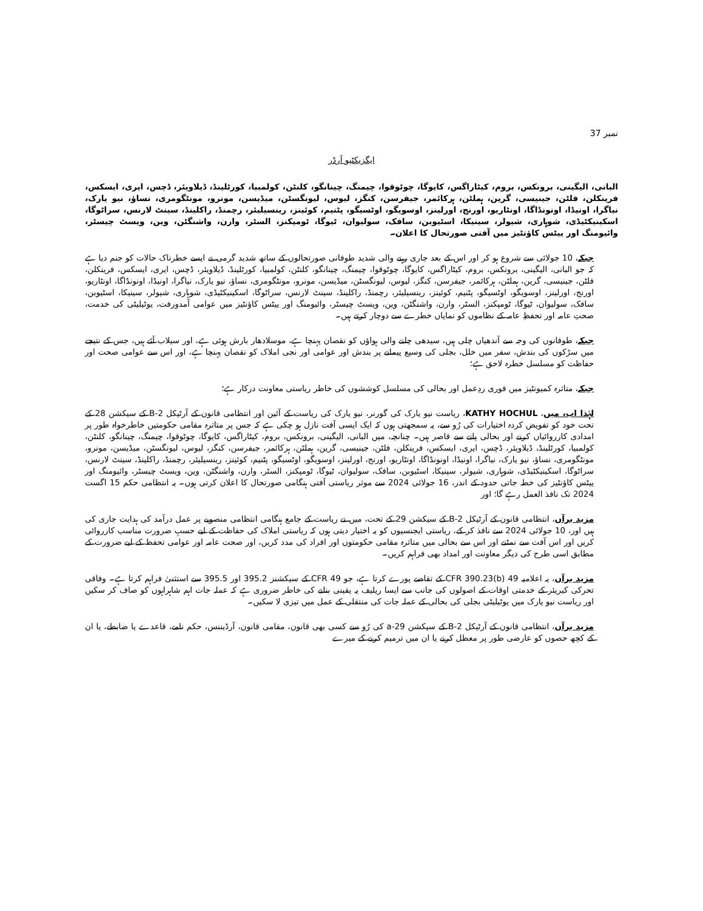نمبر 37
ایگزیکٹیو آرڈر
البانی، الیگینی، برونکس، بروم، کیٹاراگس، کایوگا، چوٹوقوا، چیمنگ، چینانگو، کلنٹن، کولمبیا، کورٹلینڈ، ڈیلاویئر، ڈچس، ایری، ایسکس، فرینکلن، فلٹن، جینیسی، گرین، ہملٹن، ہرکائمر، جیفرسن، کنگز، لیوس، لیونگسٹن، میڈیسن، مونرو، مونٹگومری، نساؤ، نیو یارک، نیاگرا، اونیڈا، اونونڈاگا، اونٹاریو، اورنج، اورلینز، اوسویگو، اوٹسیگو، پٹنیم، کوئینز، رینسیلیئر، رچمنڈ، راکلینڈ، سینٹ لارنس، سراٹوگا، اسکینیکٹیڈی، شوہاری، شیولر، سینیکا، اسٹیوبن، سافک، سولیوان، ٹیوگا، ٹومپکنز، السٹر، وارن، واشنگٹن، وین، ویسٹ چیسٹر، وائیومنگ اور ییٹس کاؤنٹیز میں آفتی صورتحال کا اعلان۔
جبکہ، 10 جولائی سے شروع ہو کر اور اس کے بعد جاری رہنے والی شدید طوفانی صورتحالوں کے ساتھ شدید گرمی نے ایسے خطرناک حالات کو جنم دیا ہے کہ جو البانی، الیگینی، برونکس، بروم، کیٹاراگس، کایوگا، چوٹوقوا، چیمنگ، چینانگو، کلنٹن، کولمبیا، کورٹلینڈ، ڈیلاویئر، ڈچس، ایری، ایسکس، فرینکلن، فلٹن، جینیسی، گرین، ہملٹن، ہرکائمر، جیفرسن، کنگز، لیوس، لیونگسٹن، میڈیسن، مونرو، مونٹگومری، نساؤ، نیو یارک، نیاگرا، اونیڈا، اونونڈاگا، اونٹاریو، اورنج، اورلینز، اوسویگو، اوٹسیگو، پٹنیم، کوئینز، رینسیلیئر، رچمنڈ، راکلینڈ، سینٹ لارنس، سراٹوگا، اسکینیکٹیڈی، شوہاری، شیولر، سینیکا، اسٹیوبن، سافک، سولیوان، ٹیوگا، ٹومپکنز، السٹر، وارن، واشنگٹن، وین، ویسٹ چیسٹر، وائیومنگ اور ییٹس کاؤنٹیز میں عوامی آمدورفت، یوٹیلیٹی کی خدمت، صحتِ عامہ اور تحفظِ عامہ کے نظاموں کو نمایاں خطرے سے دوچار کرتے ہیں۔
جبکہ، طوفانوں کی وجہ سے آندھیاں چلی ہیں، سیدھی چلنے والی ہواؤں کو نقصان پہنچا ہے، موسلادھار بارش ہوئی ہے، اور سیلاب آئے ہیں، جس کے نتیجے میں سڑکوں کی بندش، سفر میں خلل، بجلی کی وسیع پیمانے پر بندش اور عوامی اور نجی املاک کو نقصان پہنچا ہے، اور اس سے عوامی صحت اور حفاظت کو مسلسل خطرہ لاحق ہے؛
جبکہ، متاثرہ کمیونٹیز میں فوری ردِعمل اور بحالی کی مسلسل کوششوں کی خاطر ریاستی معاونت درکار ہے؛
لہٰذا اب، میں، KATHY HOCHUL، ریاست نیو یارک کی گورنر، نیو یارک کی ریاست کے آئین اور انتظامی قانون کے آرٹیکل 2-B کے سیکشن 28 کے تحت خود کو تفویض کردہ اختیارات کی رُو سے، یہ سمجھتی ہوں کہ ایک ایسی آفت نازل ہو چکی ہے کہ جس پر متاثرہ مقامی حکومتیں خاطرخواہ طور پر امدادی کارروائیاں کرنے اور بحالی پانے سے قاصر ہیں۔ چنانچہ، میں البانی، الیگینی، برونکس، بروم، کیٹاراگس، کایوگا، چوٹوقوا، چیمنگ، چینانگو، کلنٹن، کولمبیا، کورٹلینڈ، ڈیلاویئر، ڈچس، ایری، ایسکس، فرینکلن، فلٹن، جینیسی، گرین، ہملٹن، ہرکائمر، جیفرسن، کنگز، لیوس، لیونگسٹن، میڈیسن، مونرو، مونٹگومری، نساؤ، نیو یارک، نیاگرا، اونیڈا، اونونڈاگا، اونٹاریو، اورنج، اورلینز، اوسویگو، اوٹسیگو، پٹنیم، کوئینز، رینسیلیئر، رچمنڈ، راکلینڈ، سینٹ لارنس، سراٹوگا، اسکینیکٹیڈی، شوہاری، شیولر، سینیکا، اسٹیوبن، سافک، سولیوان، ٹیوگا، ٹومپکنز، السٹر، وارن، واشنگٹن، وین، ویسٹ چیسٹر، وائیومنگ اور ییٹس کاؤنٹیز کی خطہ جاتی حدود کے اندر، 16 جولائی 2024 سے موثر ریاستی آفتی ہنگامی صورتحال کا اعلان کرتی ہوں۔ یہ انتظامی حکم 15 اگست 2024 تک نافذ العمل رہے گا؛ اور
مزید برآں، انتظامی قانون کے آرٹیکل 2-B کے سیکشن 29 کے تحت، میں نے ریاست کے جامع ہنگامی انتظامی منصوبے پر عمل درآمد کی ہدایت جاری کی ہیں اور، 10 جولائی 2024 سے نافذ کر کے، ریاستی ایجنسیوں کو یہ اختیار دیتی ہوں کہ ریاستی املاک کی حفاظت کے لیے حسبِ ضرورت مناسب کارروائی کریں اور اس آفت سے نمٹنے اور اس سے بحالی میں متاثرہ مقامی حکومتوں اور افراد کی مدد کریں، اور صحت عامہ اور عوامی تحفظ کے لیے ضرورت کے مطابق اسی طرح کی دیگر معاونت اور امداد بھی فراہم کریں۔
مزید برآں، یہ اعلامیہ 49 CFR 390.23(b) کے تقاضے پورے کرتا ہے، جو 49 CFR کے سیکشنز 395.2 اور 395.5 سے استثنیٰ فراہم کرتا ہے۔ وفاقی تحرکی کیریئر کے خدمتی اوقات کے اصولوں کی جانب سے ایسا ریلیف یہ یقینی بنانے کی خاطر ضروری ہے کہ عملہ جات اہم شاہراہوں کو صاف کر سکیں اور ریاست نیو یارک میں یوٹیلیٹی بجلی کی بحالی کے عملہ جات کی منتقلی کے عمل میں تیزی لا سکیں۔
مزید برآں، انتظامی قانون کے آرٹیکل 2-B کے سیکشن 29-a کی رُو سے کسی بھی قانون، مقامی قانون، آرڈیننس، حکم نامے، قاعدے یا ضابطے، یا ان کے کچھ حصوں کو عارضی طور پر معطل کرنے یا ان میں ترمیم کرنے کے میرے